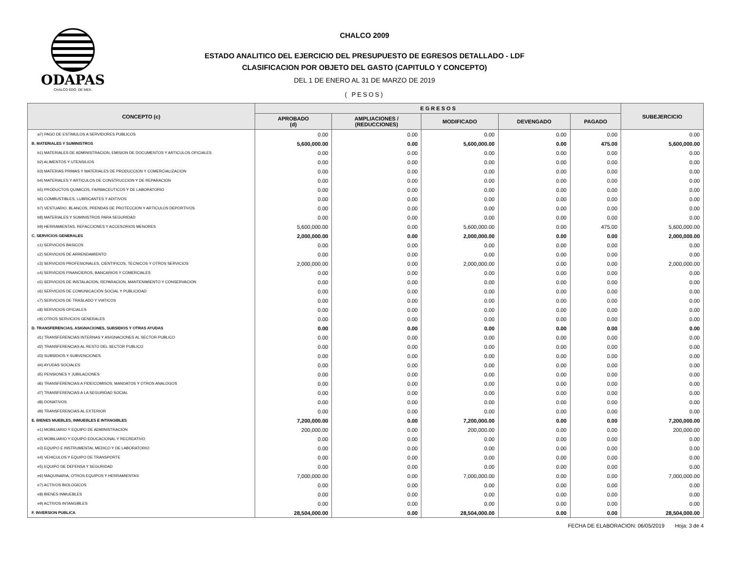ODAPAS
CHALCO EDO. DE MEX.
CHALCO 2009
ESTADO ANALITICO DEL EJERCICIO DEL PRESUPUESTO DE EGRESOS DETALLADO - LDF
CLASIFICACION POR OBJETO DEL GASTO (CAPITULO Y CONCEPTO)
DEL 1 DE ENERO AL 31 DE MARZO DE 2019
( PESOS)
| CONCEPTO (c) | E G R E S O S | | | | | SUBEJERCICIO |
| --- | --- | --- | --- | --- | --- | --- |
| | APROBADO (d) | AMPLIACIONES / (REDUCCIONES) | MODIFICADO | DEVENGADO | PAGADO | |
| a7) PAGO DE ESTIMULOS A SERVIDORES PUBLICOS | 0.00 | 0.00 | 0.00 | 0.00 | 0.00 | 0.00 |
| B. MATERIALES Y SUMINISTROS | 5,600,000.00 | 0.00 | 5,600,000.00 | 0.00 | 475.00 | 5,600,000.00 |
| b1) MATERIALES DE ADMINISTRACION, EMISION DE DOCUMENTOS Y ARTICULOS OFICIALES | 0.00 | 0.00 | 0.00 | 0.00 | 0.00 | 0.00 |
| b2) ALIMENTOS Y UTENSILIOS | 0.00 | 0.00 | 0.00 | 0.00 | 0.00 | 0.00 |
| b3) MATERIAS PRIMAS Y MATERIALES DE PRODUCCION Y COMERCIALIZACION | 0.00 | 0.00 | 0.00 | 0.00 | 0.00 | 0.00 |
| b4) MATERIALES Y ARTICULOS DE CONSTRUCCION Y DE REPARACION | 0.00 | 0.00 | 0.00 | 0.00 | 0.00 | 0.00 |
| b5) PRODUCTOS QUIMICOS, FARMACEUTICOS Y DE LABORATORIO | 0.00 | 0.00 | 0.00 | 0.00 | 0.00 | 0.00 |
| b6) COMBUSTIBLES, LUBRICANTES Y ADITIVOS | 0.00 | 0.00 | 0.00 | 0.00 | 0.00 | 0.00 |
| b7) VESTUARIO, BLANCOS, PRENDAS DE PROTECCION Y ARTICULOS DEPORTIVOS | 0.00 | 0.00 | 0.00 | 0.00 | 0.00 | 0.00 |
| b8) MATERIALES Y SUMINISTROS PARA SEGURIDAD | 0.00 | 0.00 | 0.00 | 0.00 | 0.00 | 0.00 |
| b9) HERRAMIENTAS, REFACCIONES Y ACCESORIOS MENORES | 5,600,000.00 | 0.00 | 5,600,000.00 | 0.00 | 475.00 | 5,600,000.00 |
| C. SERVICIOS GENERALES | 2,000,000.00 | 0.00 | 2,000,000.00 | 0.00 | 0.00 | 2,000,000.00 |
| c1) SERVICIOS BASICOS | 0.00 | 0.00 | 0.00 | 0.00 | 0.00 | 0.00 |
| c2) SERVICIOS DE ARRENDAMIENTO | 0.00 | 0.00 | 0.00 | 0.00 | 0.00 | 0.00 |
| c3) SERVICIOS PROFESIONALES, CIENTIFICOS, TECNICOS Y OTROS SERVICIOS | 2,000,000.00 | 0.00 | 2,000,000.00 | 0.00 | 0.00 | 2,000,000.00 |
| c4) SERVICIOS FINANCIEROS, BANCARIOS Y COMERCIALES | 0.00 | 0.00 | 0.00 | 0.00 | 0.00 | 0.00 |
| c5) SERVICIOS DE INSTALACION, REPARACION, MANTENIMIENTO Y CONSERVACION | 0.00 | 0.00 | 0.00 | 0.00 | 0.00 | 0.00 |
| c6) SERVICIOS DE COMUNICACIÓN SOCIAL Y PUBLICIDAD | 0.00 | 0.00 | 0.00 | 0.00 | 0.00 | 0.00 |
| c7) SERVICIOS DE TRASLADO Y VIATICOS | 0.00 | 0.00 | 0.00 | 0.00 | 0.00 | 0.00 |
| c8) SERVICIOS OFICIALES | 0.00 | 0.00 | 0.00 | 0.00 | 0.00 | 0.00 |
| c9) OTROS SERVICIOS GENERALES | 0.00 | 0.00 | 0.00 | 0.00 | 0.00 | 0.00 |
| D. TRANSFERENCIAS, ASIGNACIONES, SUBSIDIOS Y OTRAS AYUDAS | 0.00 | 0.00 | 0.00 | 0.00 | 0.00 | 0.00 |
| d1) TRANSFERENCIAS INTERNAS Y ASIGNACIONES AL SECTOR PUBLICO | 0.00 | 0.00 | 0.00 | 0.00 | 0.00 | 0.00 |
| d2) TRANSFERENCIAS AL RESTO DEL SECTOR PUBLICO | 0.00 | 0.00 | 0.00 | 0.00 | 0.00 | 0.00 |
| d3) SUBSIDIOS Y SUBVENCIONES | 0.00 | 0.00 | 0.00 | 0.00 | 0.00 | 0.00 |
| d4) AYUDAS SOCIALES | 0.00 | 0.00 | 0.00 | 0.00 | 0.00 | 0.00 |
| d5) PENSIONES Y JUBILACIONES | 0.00 | 0.00 | 0.00 | 0.00 | 0.00 | 0.00 |
| d6) TRANSFERENCIAS A FIDEICOMISOS, MANDATOS Y OTROS ANALOGOS | 0.00 | 0.00 | 0.00 | 0.00 | 0.00 | 0.00 |
| d7) TRANSFERENCIAS A LA SEGURIDAD SOCIAL | 0.00 | 0.00 | 0.00 | 0.00 | 0.00 | 0.00 |
| d8) DONATIVOS | 0.00 | 0.00 | 0.00 | 0.00 | 0.00 | 0.00 |
| d9) TRANSFERENCIAS AL EXTERIOR | 0.00 | 0.00 | 0.00 | 0.00 | 0.00 | 0.00 |
| E. BIENES MUEBLES, INMUEBLES E INTANGIBLES | 7,200,000.00 | 0.00 | 7,200,000.00 | 0.00 | 0.00 | 7,200,000.00 |
| e1) MOBILIARIO Y EQUIPO DE ADMINISTRACION | 200,000.00 | 0.00 | 200,000.00 | 0.00 | 0.00 | 200,000.00 |
| e2) MOBILIARIO Y EQUIPO EDUCACIONAL Y RECREATIVO | 0.00 | 0.00 | 0.00 | 0.00 | 0.00 | 0.00 |
| e3) EQUIPO E INSTRUMENTAL MEDICO Y DE LABORATORIO | 0.00 | 0.00 | 0.00 | 0.00 | 0.00 | 0.00 |
| e4) VEHICULOS Y EQUIPO DE TRANSPORTE | 0.00 | 0.00 | 0.00 | 0.00 | 0.00 | 0.00 |
| e5) EQUIPO DE DEFENSA Y SEGURIDAD | 0.00 | 0.00 | 0.00 | 0.00 | 0.00 | 0.00 |
| e6) MAQUINARIA, OTROS EQUIPOS Y HERRAMIENTAS | 7,000,000.00 | 0.00 | 7,000,000.00 | 0.00 | 0.00 | 7,000,000.00 |
| e7) ACTIVOS BIOLOGICOS | 0.00 | 0.00 | 0.00 | 0.00 | 0.00 | 0.00 |
| e8) BIENES INMUEBLES | 0.00 | 0.00 | 0.00 | 0.00 | 0.00 | 0.00 |
| e9) ACTIVOS INTANGIBLES | 0.00 | 0.00 | 0.00 | 0.00 | 0.00 | 0.00 |
| F. INVERSION PUBLICA | 28,504,000.00 | 0.00 | 28,504,000.00 | 0.00 | 0.00 | 28,504,000.00 |
FECHA DE ELABORACION: 06/05/2019 Hoja: 3 de 4